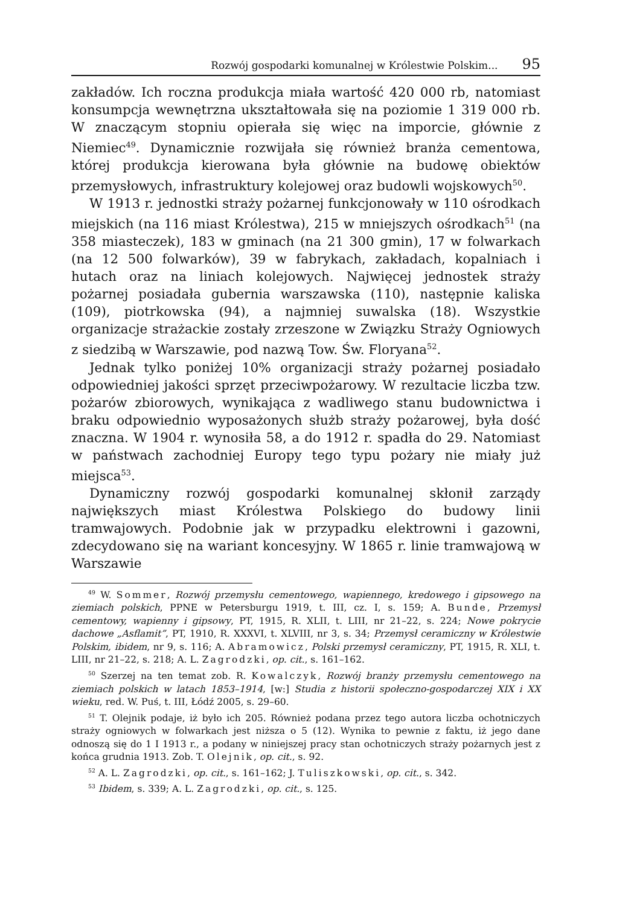Rozwój gospodarki komunalnej w Królestwie Polskim... 95
zakładów. Ich roczna produkcja miała wartość 420 000 rb, natomiast konsumpcja wewnętrzna ukształtowała się na poziomie 1 319 000 rb. W znaczącym stopniu opierała się więc na imporcie, głównie z Niemiec<sup>49</sup>. Dynamicznie rozwijała się również branża cementowa, której produkcja kierowana była głównie na budowę obiektów przemysłowych, infrastruktury kolejowej oraz budowli wojskowych<sup>50</sup>.
W 1913 r. jednostki straży pożarnej funkcjonowały w 110 ośrodkach miejskich (na 116 miast Królestwa), 215 w mniejszych ośrodkach<sup>51</sup> (na 358 miasteczek), 183 w gminach (na 21 300 gmin), 17 w folwarkach (na 12 500 folwarków), 39 w fabrykach, zakładach, kopalniach i hutach oraz na liniach kolejowych. Najwięcej jednostek straży pożarnej posiadała gubernia warszawska (110), następnie kaliska (109), piotrkowska (94), a najmniej suwalska (18). Wszystkie organizacje strażackie zostały zrzeszone w Związku Straży Ogniowych z siedzibą w Warszawie, pod nazwą Tow. Św. Floryana<sup>52</sup>.
Jednak tylko poniżej 10% organizacji straży pożarnej posiadało odpowiedniej jakości sprzęt przeciwpożarowy. W rezultacie liczba tzw. pożarów zbiorowych, wynikająca z wadliwego stanu budownictwa i braku odpowiednio wyposażonych służb straży pożarowej, była dość znaczna. W 1904 r. wynosiła 58, a do 1912 r. spadła do 29. Natomiast w państwach zachodniej Europy tego typu pożary nie miały już miejsca<sup>53</sup>.
Dynamiczny rozwój gospodarki komunalnej skłonił zarządy największych miast Królestwa Polskiego do budowy linii tramwajowych. Podobnie jak w przypadku elektrowni i gazowni, zdecydowano się na wariant koncesyjny. W 1865 r. linie tramwajową w Warszawie
<sup>49</sup> W. Sommer, Rozwój przemysłu cementowego, wapiennego, kredowego i gipsowego na ziemiach polskich, PPNE w Petersburgu 1919, t. III, cz. I, s. 159; A. Bunde, Przemysł cementowy, wapienny i gipsowy, PT, 1915, R. XLII, t. LIII, nr 21–22, s. 224; Nowe pokrycie dachowe „Asflamit”, PT, 1910, R. XXXVI, t. XLVIII, nr 3, s. 34; Przemysł ceramiczny w Królestwie Polskim, ibidem, nr 9, s. 116; A. Abramowicz, Polski przemysł ceramiczny, PT, 1915, R. XLI, t. LIII, nr 21–22, s. 218; A. L. Zagrodzki, op. cit., s. 161–162.
<sup>50</sup> Szerzej na ten temat zob. R. Kowalczyk, Rozwój branży przemysłu cementowego na ziemiach polskich w latach 1853–1914, [w:] Studia z historii społeczno-gospodarczej XIX i XX wieku, red. W. Puś, t. III, Łódź 2005, s. 29–60.
<sup>51</sup> T. Olejnik podaje, iż było ich 205. Również podana przez tego autora liczba ochotniczych straży ogniowych w folwarkach jest niższa o 5 (12). Wynika to pewnie z faktu, iż jego dane odnoszą się do 1 I 1913 r., a podany w niniejszej pracy stan ochotniczych straży pożarnych jest z końca grudnia 1913. Zob. T. Olejnik, op. cit., s. 92.
<sup>52</sup> A. L. Zagrodzki, op. cit., s. 161–162; J. Tuliszkowski, op. cit., s. 342.
<sup>53</sup> Ibidem, s. 339; A. L. Zagrodzki, op. cit., s. 125.